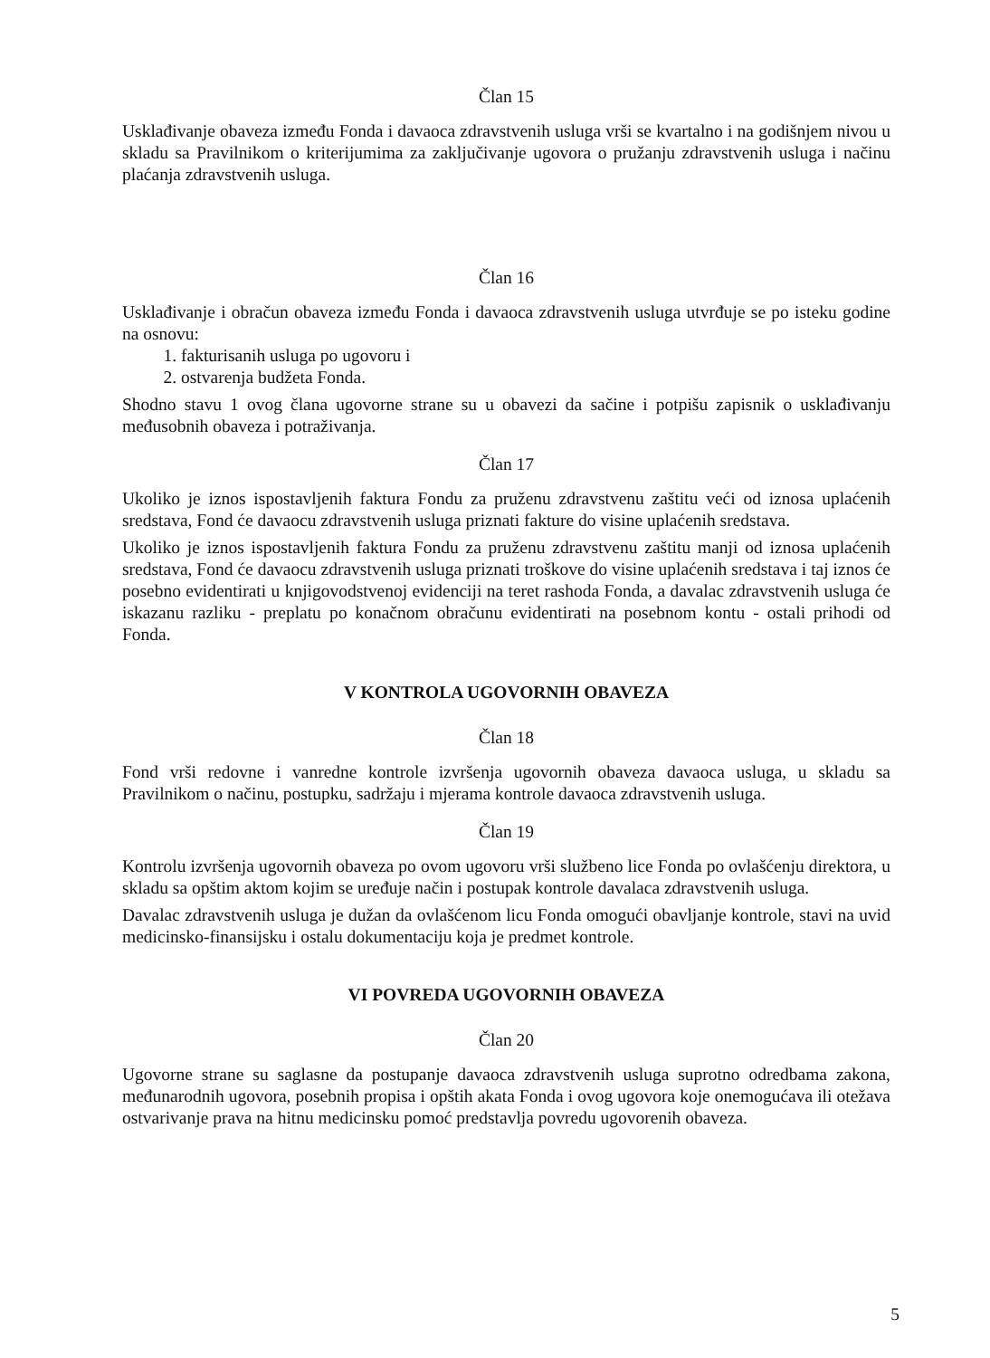Član 15
Usklađivanje obaveza između Fonda i davaoca zdravstvenih usluga vrši se kvartalno i na godišnjem nivou u skladu sa Pravilnikom o kriterijumima za zaključivanje ugovora o pružanju zdravstvenih usluga i načinu plaćanja zdravstvenih usluga.
Član 16
Usklađivanje i obračun obaveza između Fonda i davaoca zdravstvenih usluga utvrđuje se po isteku godine na osnovu:
1. fakturisanih usluga po ugovoru i
2. ostvarenja budžeta Fonda.
Shodno stavu 1 ovog člana ugovorne strane su u obavezi da sačine i potpišu zapisnik o usklađivanju međusobnih obaveza i potraživanja.
Član 17
Ukoliko je iznos ispostavljenih faktura Fondu za pruženu zdravstvenu zaštitu veći od iznosa uplaćenih sredstava, Fond će davaocu zdravstvenih usluga priznati fakture do visine uplaćenih sredstava.
Ukoliko je iznos ispostavljenih faktura Fondu za pruženu zdravstvenu zaštitu manji od iznosa uplaćenih sredstava, Fond će davaocu zdravstvenih usluga priznati troškove do visine uplaćenih sredstava i taj iznos će posebno evidentirati u knjigovodstvenoj evidenciji na teret rashoda Fonda, a davalac zdravstvenih usluga će iskazanu razliku - preplatu po konačnom obračunu evidentirati na posebnom kontu - ostali prihodi od Fonda.
V KONTROLA UGOVORNIH OBAVEZA
Član 18
Fond vrši redovne i vanredne kontrole izvršenja ugovornih obaveza davaoca usluga, u skladu sa Pravilnikom o načinu, postupku, sadržaju i mjerama kontrole davaoca zdravstvenih usluga.
Član 19
Kontrolu izvršenja ugovornih obaveza po ovom ugovoru vrši službeno lice Fonda po ovlašćenju direktora, u skladu sa opštim aktom kojim se uređuje način i postupak kontrole davalaca zdravstvenih usluga.
Davalac zdravstvenih usluga je dužan da ovlašćenom licu Fonda omogući obavljanje kontrole, stavi na uvid medicinsko-finansijsku i ostalu dokumentaciju koja je predmet kontrole.
VI POVREDA UGOVORNIH OBAVEZA
Član 20
Ugovorne strane su saglasne da postupanje davaoca zdravstvenih usluga suprotno odredbama zakona, međunarodnih ugovora, posebnih propisa i opštih akata Fonda i ovog ugovora koje onemogućava ili otežava ostvarivanje prava na hitnu medicinsku pomoć predstavlja povredu ugovorenih obaveza.
5